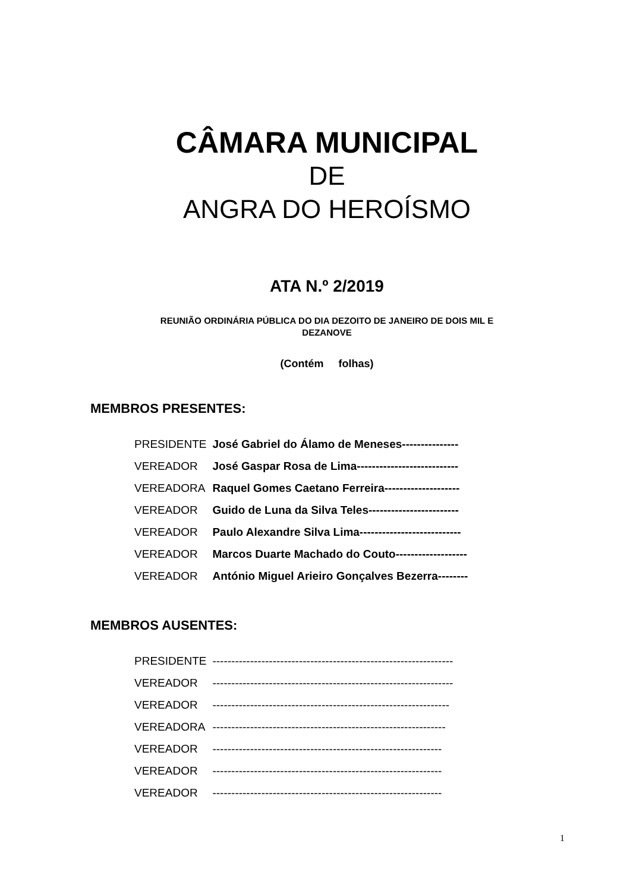CÂMARA MUNICIPAL
DE
ANGRA DO HEROÍSMO
ATA N.º 2/2019
REUNIÃO ORDINÁRIA PÚBLICA DO DIA DEZOITO DE JANEIRO DE DOIS MIL E
DEZANOVE
(Contém folhas)
MEMBROS PRESENTES:
| PRESIDENTE | José Gabriel do Álamo de Meneses--------------- |
| VEREADOR | José Gaspar Rosa de Lima--------------------------- |
| VEREADORA | Raquel Gomes Caetano Ferreira-------------------- |
| VEREADOR | Guido de Luna da Silva Teles------------------------ |
| VEREADOR | Paulo Alexandre Silva Lima--------------------------- |
| VEREADOR | Marcos Duarte Machado do Couto------------------- |
| VEREADOR | António Miguel Arieiro Gonçalves Bezerra-------- |
MEMBROS AUSENTES:
| PRESIDENTE | ---------------------------------------------------------------- |
| VEREADOR | ---------------------------------------------------------------- |
| VEREADOR | --------------------------------------------------------------- |
| VEREADORA | -------------------------------------------------------------- |
| VEREADOR | ------------------------------------------------------------- |
| VEREADOR | ------------------------------------------------------------- |
| VEREADOR | ------------------------------------------------------------- |
1